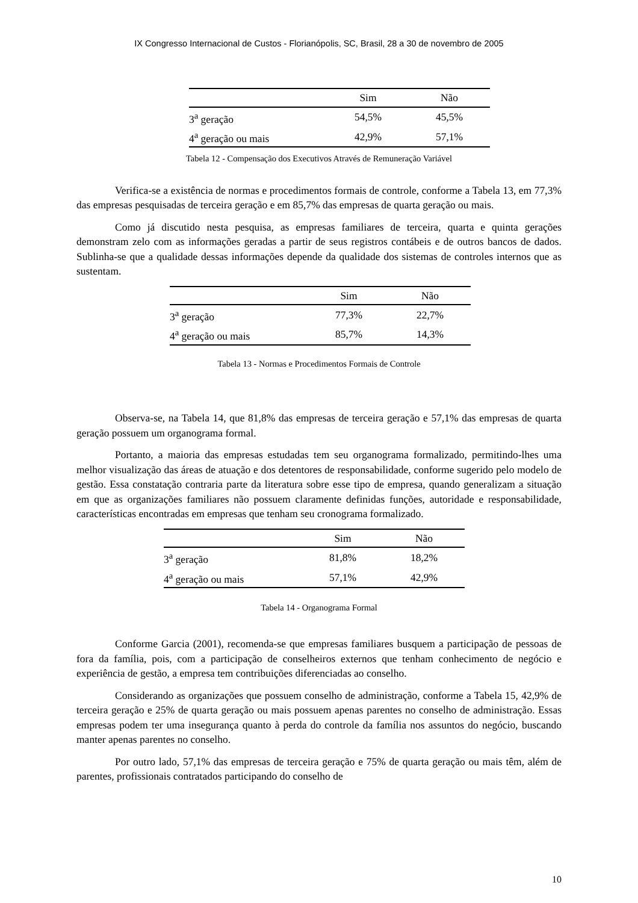IX Congresso Internacional de Custos - Florianópolis, SC, Brasil, 28 a 30 de novembro de 2005
| | Sim | Não |
| --- | --- | --- |
| 3<sup>a</sup> geração | 54,5% | 45,5% |
| 4<sup>a</sup> geração ou mais | 42,9% | 57,1% |
Tabela 12 - Compensação dos Executivos Através de Remuneração Variável
Verifica-se a existência de normas e procedimentos formais de controle, conforme a Tabela 13, em 77,3% das empresas pesquisadas de terceira geração e em 85,7% das empresas de quarta geração ou mais.
Como já discutido nesta pesquisa, as empresas familiares de terceira, quarta e quinta gerações demonstram zelo com as informações geradas a partir de seus registros contábeis e de outros bancos de dados. Sublinha-se que a qualidade dessas informações depende da qualidade dos sistemas de controles internos que as sustentam.
| | Sim | Não |
| --- | --- | --- |
| 3<sup>a</sup> geração | 77,3% | 22,7% |
| 4<sup>a</sup> geração ou mais | 85,7% | 14,3% |
Tabela 13 - Normas e Procedimentos Formais de Controle
Observa-se, na Tabela 14, que 81,8% das empresas de terceira geração e 57,1% das empresas de quarta geração possuem um organograma formal.
Portanto, a maioria das empresas estudadas tem seu organograma formalizado, permitindo-lhes uma melhor visualização das áreas de atuação e dos detentores de responsabilidade, conforme sugerido pelo modelo de gestão. Essa constatação contraria parte da literatura sobre esse tipo de empresa, quando generalizam a situação em que as organizações familiares não possuem claramente definidas funções, autoridade e responsabilidade, características encontradas em empresas que tenham seu cronograma formalizado.
| | Sim | Não |
| --- | --- | --- |
| 3<sup>a</sup> geração | 81,8% | 18,2% |
| 4<sup>a</sup> geração ou mais | 57,1% | 42,9% |
Tabela 14 - Organograma Formal
Conforme Garcia (2001), recomenda-se que empresas familiares busquem a participação de pessoas de fora da família, pois, com a participação de conselheiros externos que tenham conhecimento de negócio e experiência de gestão, a empresa tem contribuições diferenciadas ao conselho.
Considerando as organizações que possuem conselho de administração, conforme a Tabela 15, 42,9% de terceira geração e 25% de quarta geração ou mais possuem apenas parentes no conselho de administração. Essas empresas podem ter uma insegurança quanto à perda do controle da família nos assuntos do negócio, buscando manter apenas parentes no conselho.
Por outro lado, 57,1% das empresas de terceira geração e 75% de quarta geração ou mais têm, além de parentes, profissionais contratados participando do conselho de
10